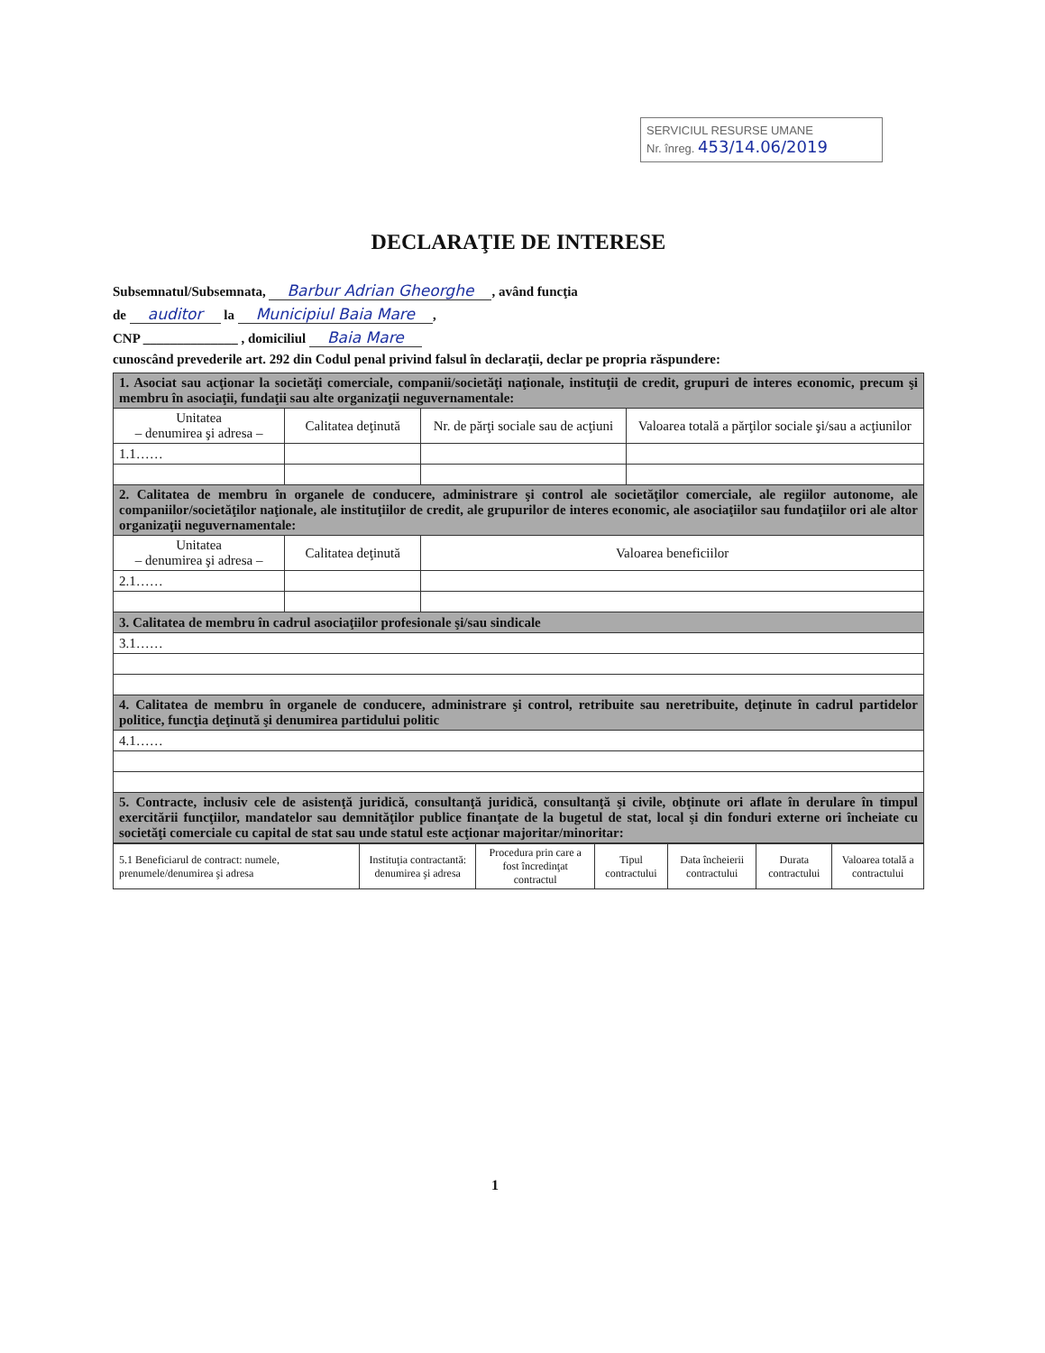SERVICIUL RESURSE UMANE
Nr. înreg. 453/14.06/2019
DECLARAŢIE DE INTERESE
Subsemnatul/Subsemnata, Barbur Adrian Gheorghe, având funcţia
de auditor la Municipiul Baia Mare,
CNP ______________ , domiciliul Baia Mare
cunoscând prevederile art. 292 din Codul penal privind falsul în declaraţii, declar pe propria răspundere:
| 1. Asociat sau acţionar la societăţi comerciale, companii/societăţi naţionale, instituţii de credit, grupuri de interes economic, precum şi membru în asociaţii, fundaţii sau alte organizaţii neguvernamentale: | | | |
| Unitatea – denumirea şi adresa – | Calitatea deţinută | Nr. de părţi sociale sau de acţiuni | Valoarea totală a părţilor sociale şi/sau a acţiunilor |
| 1.1…… | | | |
| 2. Calitatea de membru în organele de conducere, administrare şi control ale societăţilor comerciale, ale regiilor autonome, ale companiilor/societăţilor naţionale, ale instituţiilor de credit, ale grupurilor de interes economic, ale asociaţiilor sau fundaţiilor ori ale altor organizaţii neguvernamentale: | | | |
| Unitatea – denumirea şi adresa – | Calitatea deţinută | Valoarea beneficiilor | |
| 2.1…… | | | |
| 3. Calitatea de membru în cadrul asociaţiilor profesionale şi/sau sindicale | | | |
| 3.1…… | | | |
| 4. Calitatea de membru în organele de conducere, administrare şi control, retribuite sau neretribuite, deţinute în cadrul partidelor politice, funcţia deţinută şi denumirea partidului politic | | | |
| 4.1…… | | | |
| 5. Contracte, inclusiv cele de asistenţă juridică, consultanţă juridică, consultanţă şi civile, obţinute ori aflate în derulare în timpul exercitării funcţiilor, mandatelor sau demnităţilor publice finanţate de la bugetul de stat, local şi din fonduri externe ori încheiate cu societăţi comerciale cu capital de stat sau unde statul este acţionar majoritar/minoritar: | | | |
| 5.1 Beneficiarul de contract: numele, prenumele/denumirea şi adresa | Instituţia contractantă: denumirea şi adresa | Procedura prin care a fost încredinţat contractul | Tipul contractului | Data încheierii contractului | Durata contractului | Valoarea totală a contractului |
| --- | --- | --- | --- | --- | --- | --- |
1